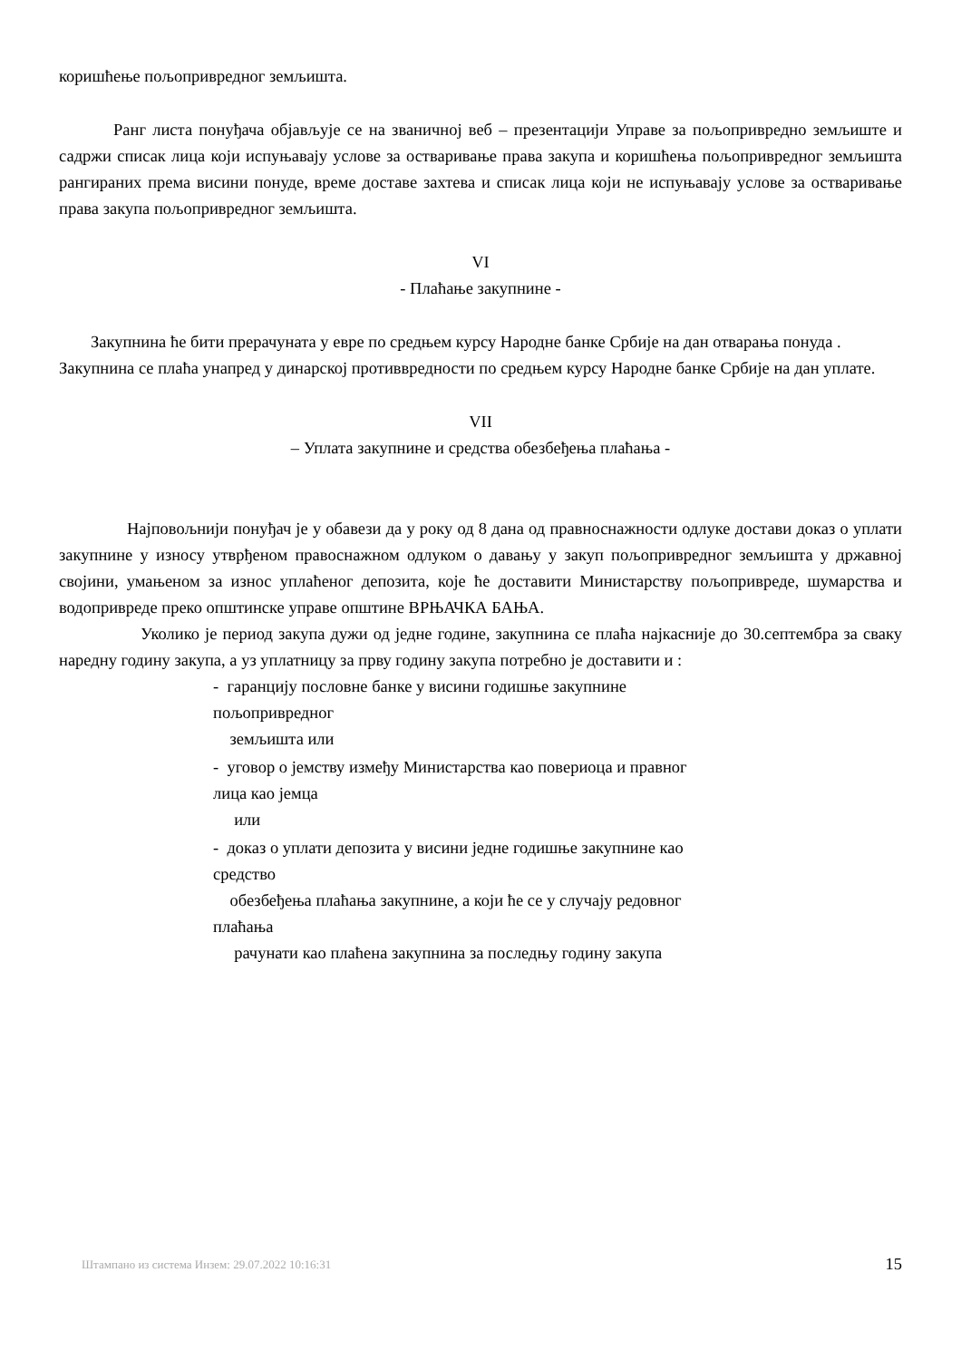коришћење пољопривредног земљишта.
Ранг листа понуђача објављује се на званичној веб – презентацији Управе за пољопривредно земљиште и садржи списак лица који испуњавају услове за остваривање права закупа и коришћења пољопривредног земљишта рангираних према висини понуде, време доставе захтева и списак лица који не испуњавају услове за остваривање права закупа пољопривредног земљишта.
VI
- Плаћање закупнине -
Закупнина ће бити прерачуната у евре по средњем курсу Народне банке Србије на дан отварања понуда .
Закупнина се плаћа унапред у динарској противвредности по средњем курсу Народне банке Србије на дан уплате.
VII
– Уплата закупнине и средства обезбеђења плаћања -
Најповољнији понуђач је у обавези да у року од 8 дана од правноснажности одлуке достави доказ о уплати закупнине у износу утврђеном правоснажном одлуком о давању у закуп пољопривредног земљишта у државној својини, умањеном за износ уплаћеног депозита, које ће доставити Министарству пољопривреде, шумарства и водопривреде преко општинске управе општине ВРЊАЧКА БАЊА.
Уколико је период закупа дужи од једне године, закупнина се плаћа најкасније до 30.септембра за сваку наредну годину закупа, а уз уплатницу за прву годину закупа потребно је доставити и :
- гаранцију пословне банке у висини годишње закупнине пољопривредног
земљишта или
- уговор о јемству између Министарства као повериоца и правног лица као јемца
или
- доказ о уплати депозита у висини једне годишње закупнине као средство
обезбеђења плаћања закупнине, а који ће се у случају редовног плаћања
рачунати као плаћена закупнина за последњу годину закупа
Штампано из система Инзем: 29.07.2022 10:16:31 15